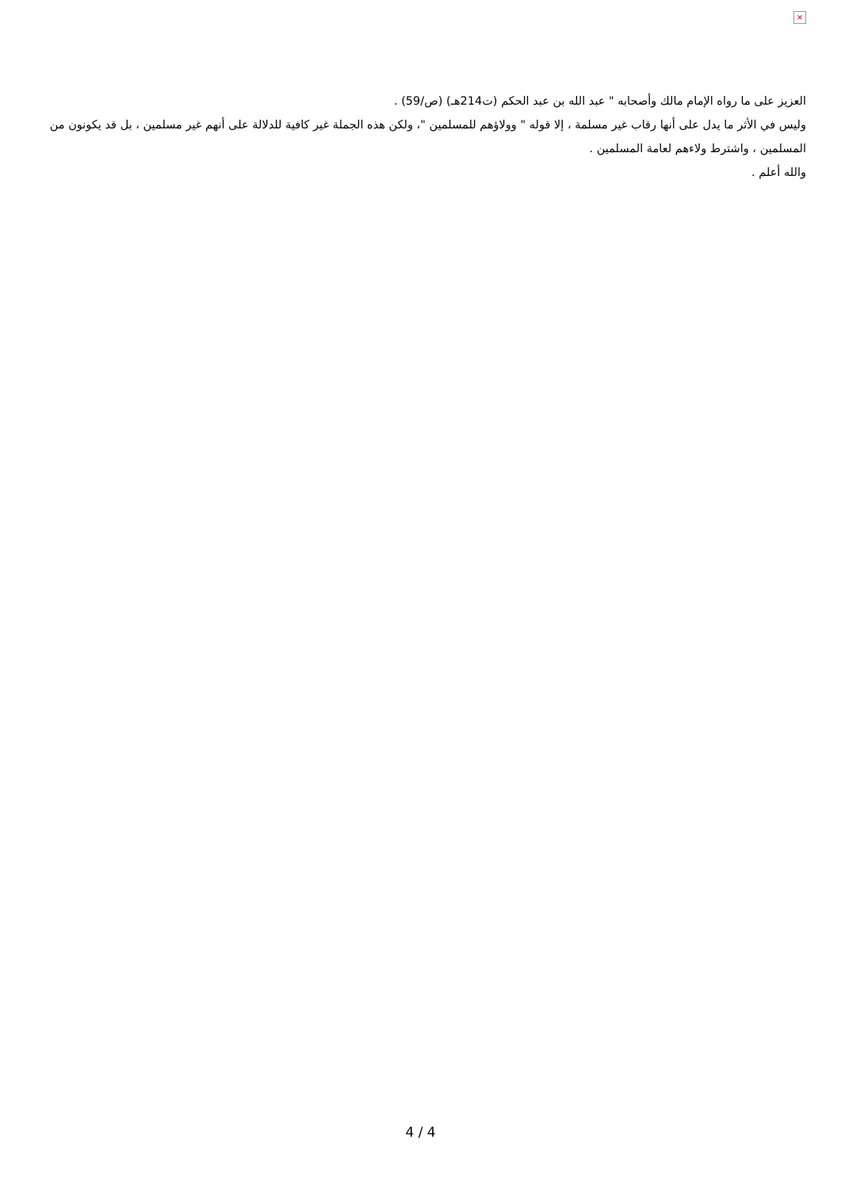×
العزيز على ما رواه الإمام مالك وأصحابه " عبد الله بن عبد الحكم (ت214هـ) (ص/59) .
وليس في الأثر ما يدل على أنها رقاب غير مسلمة ، إلا قوله " وولاؤهم للمسلمين "، ولكن هذه الجملة غير كافية للدلالة على أنهم غير مسلمين ، بل قد يكونون من المسلمين ، واشترط ولاءهم لعامة المسلمين .
والله أعلم .
4 / 4